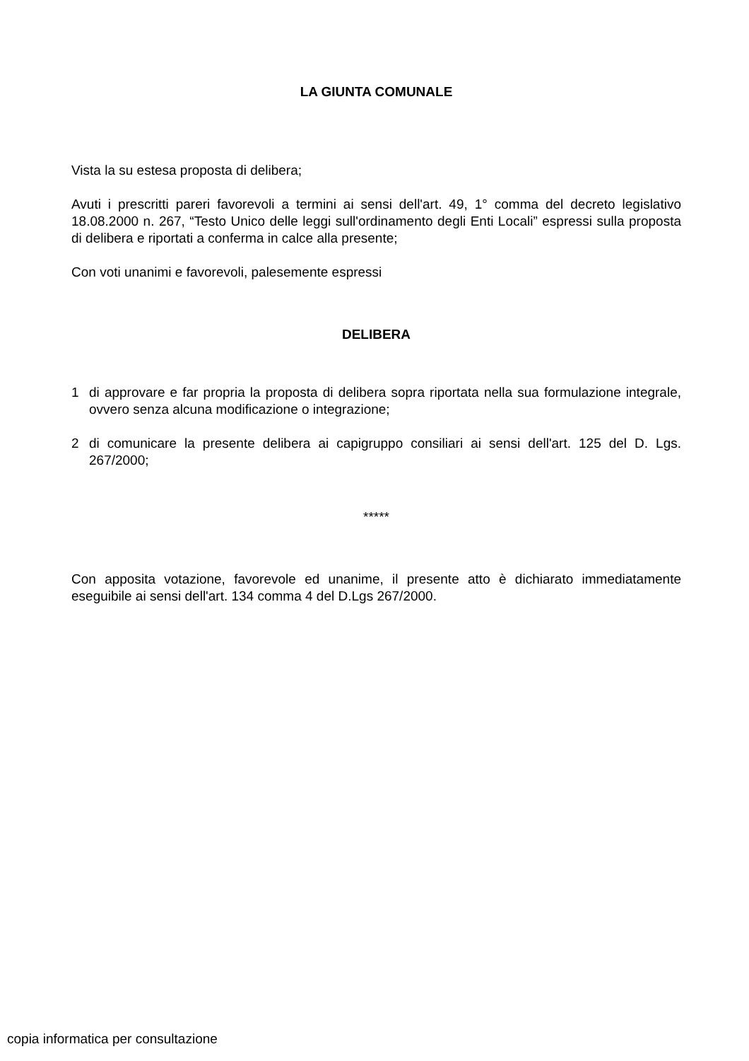LA GIUNTA COMUNALE
Vista la su estesa proposta di delibera;
Avuti i prescritti pareri favorevoli a termini ai sensi dell'art. 49, 1° comma del decreto legislativo 18.08.2000 n. 267, “Testo Unico delle leggi sull'ordinamento degli Enti Locali” espressi sulla proposta di delibera e riportati a conferma in calce alla presente;
Con voti unanimi e favorevoli, palesemente espressi
DELIBERA
1 di approvare e far propria la proposta di delibera sopra riportata nella sua formulazione integrale, ovvero senza alcuna modificazione o integrazione;
2 di comunicare la presente delibera ai capigruppo consiliari ai sensi dell'art. 125 del D. Lgs. 267/2000;
*****
Con apposita votazione, favorevole ed unanime, il presente atto è dichiarato immediatamente eseguibile ai sensi dell'art. 134 comma 4 del D.Lgs 267/2000.
copia informatica per consultazione